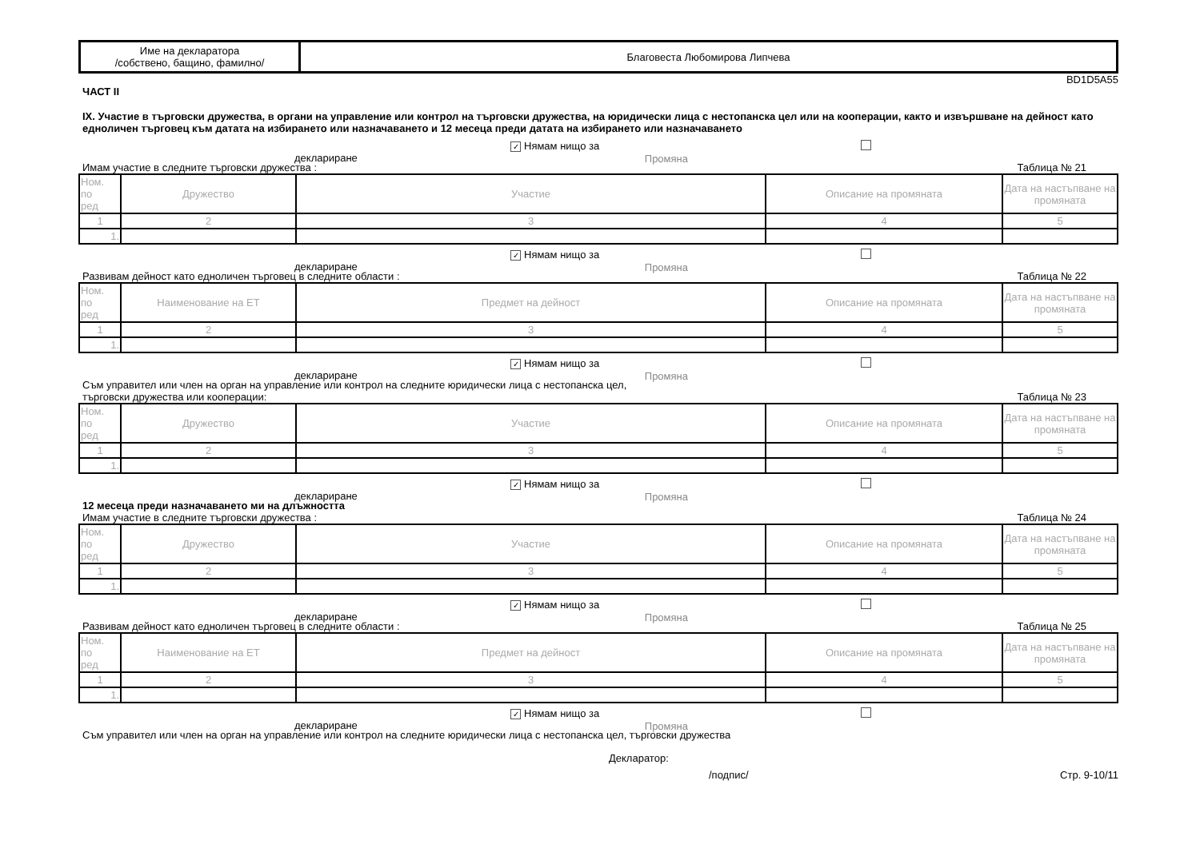| Име на декларатора /собствено, бащино, фамилно/ | Благовеста Любомирова Липчева |
BD1D5A55
ЧАСТ II
IX. Участие в търговски дружества, в органи на управление или контрол на търговски дружества, на юридически лица с нестопанска цел или на кооперации, както и извършване на дейност като едноличен търговец към датата на избирането или назначаването и 12 месеца преди датата на избирането или назначаването
✓ Нямам нищо за деклариране Промяна
Имам участие в следните търговски дружества : Таблица № 21
| Ном. по ред | Дружество | Участие | Описание на промяната | Дата на настъпване на промяната |
| --- | --- | --- | --- | --- |
| 1 | 2 | 3 | 4 | 5 |
| 1. | | | | |
✓ Нямам нищо за деклариране Промяна
Развивам дейност като едноличен търговец в следните области : Таблица № 22
| Ном. по ред | Наименование на ЕТ | Предмет на дейност | Описание на промяната | Дата на настъпване на промяната |
| --- | --- | --- | --- | --- |
| 1 | 2 | 3 | 4 | 5 |
| 1. | | | | |
✓ Нямам нищо за деклариране Промяна
Съм управител или член на орган на управление или контрол на следните юридически лица с нестопанска цел,
търговски дружества или кооперации: Таблица № 23
| Ном. по ред | Дружество | Участие | Описание на промяната | Дата на настъпване на промяната |
| --- | --- | --- | --- | --- |
| 1 | 2 | 3 | 4 | 5 |
| 1. | | | | |
✓ Нямам нищо за деклариране Промяна
12 месеца преди назначаването ми на длъжността
Имам участие в следните търговски дружества : Таблица № 24
| Ном. по ред | Дружество | Участие | Описание на промяната | Дата на настъпване на промяната |
| --- | --- | --- | --- | --- |
| 1 | 2 | 3 | 4 | 5 |
| 1. | | | | |
✓ Нямам нищо за деклариране Промяна
Развивам дейност като едноличен търговец в следните области : Таблица № 25
| Ном. по ред | Наименование на ЕТ | Предмет на дейност | Описание на промяната | Дата на настъпване на промяната |
| --- | --- | --- | --- | --- |
| 1 | 2 | 3 | 4 | 5 |
| 1. | | | | |
✓ Нямам нищо за деклариране Промяна
Съм управител или член на орган на управление или контрол на следните юридически лица с нестопанска цел, търговски дружества
Декларатор:
/подпис/ Стр. 9-10/11